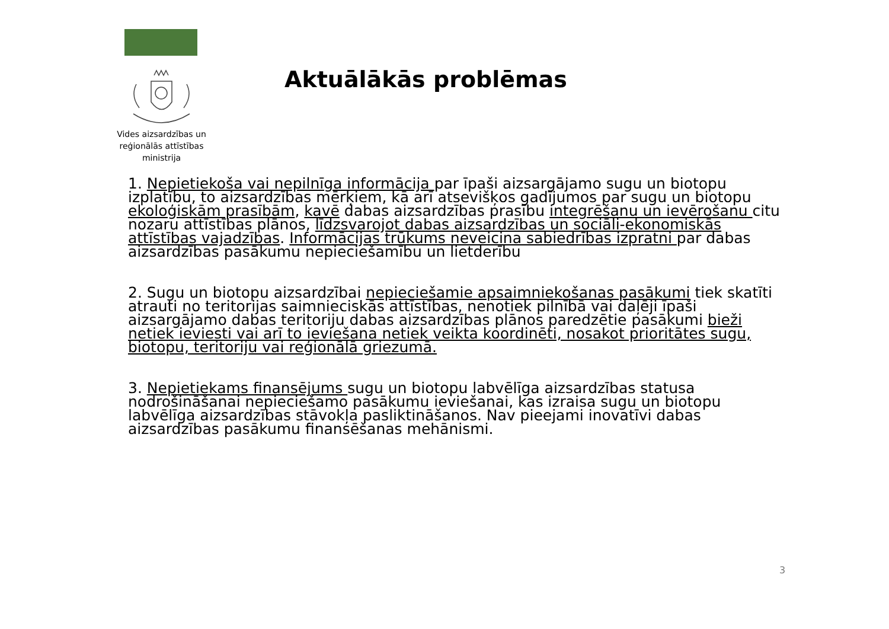Vides aizsardzības un reģionālās attīstības ministrija
Aktuālākās problēmas
1. Nepietiekoša vai nepilnīga informācija par īpaši aizsargājamo sugu un biotopu izplatību, to aizsardzības mērķiem, kā arī atsevišķos gadījumos par sugu un biotopu ekoloģiskām prasībām, kavē dabas aizsardzības prasību integrēšanu un ievērošanu citu nozaru attīstības plānos, līdzsvarojot dabas aizsardzības un sociāli-ekonomiskās attīstības vajadzības. Informācijas trūkums neveicina sabiedrības izpratni par dabas aizsardzības pasākumu nepieciešamību un lietderību
2. Sugu un biotopu aizsardzībai nepieciešamie apsaimniekošanas pasākumi tiek skatīti atrauti no teritorijas saimnieciskās attīstības, nenotiek pilnībā vai daļēji īpaši aizsargājamo dabas teritoriju dabas aizsardzības plānos paredzētie pasākumi bieži netiek ieviesti vai arī to ieviešana netiek veikta koordinēti, nosakot prioritātes sugu, biotopu, teritoriju vai reģionālā griezumā.
3. Nepietiekams finansējums sugu un biotopu labvēlīga aizsardzības statusa nodrošināšanai nepieciešamo pasākumu ieviešanai, kas izraisa sugu un biotopu labvēlīga aizsardzības stāvokļa pasliktināšanos. Nav pieejami inovatīvi dabas aizsardzības pasākumu finansēšanas mehānismi.
3